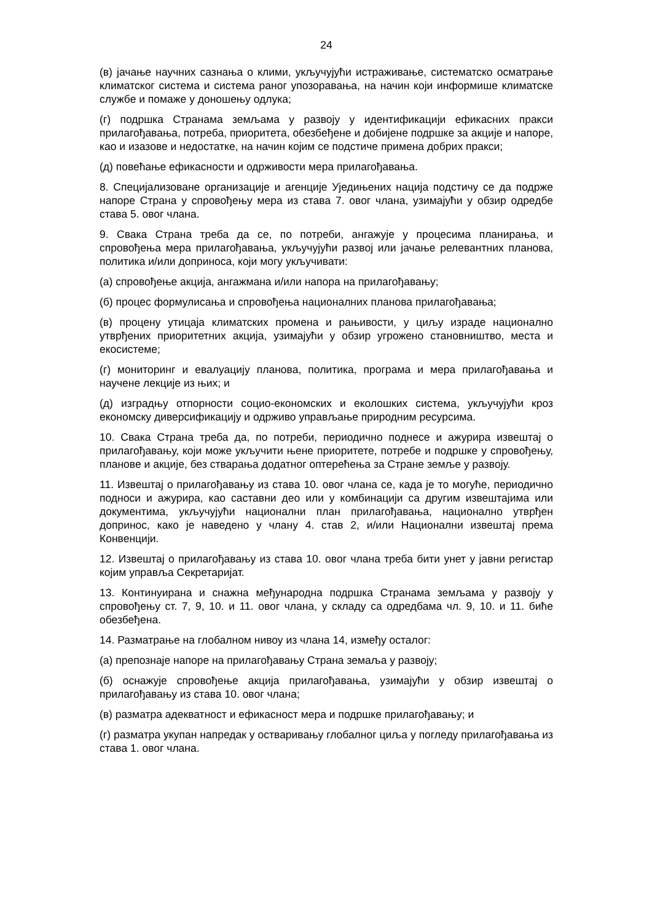24
(в) јачање научних сазнања о клими, укључујући истраживање, систематско осматрање климатског система и система раног упозоравања, на начин који информише климатске службе и помаже у доношењу одлука;
(г) подршка Странама земљама у развоју у идентификацији ефикасних пракси прилагођавања, потреба, приоритета, обезбеђене и добијене подршке за акције и напоре, као и изазове и недостатке, на начин којим се подстиче примена добрих пракси;
(д) повећање ефикасности и одрживости мера прилагођавања.
8. Специјализоване организације и агенције Уједињених нација подстичу се да подрже напоре Страна у спровођењу мера из става 7. овог члана, узимајући у обзир одредбе става 5. овог члана.
9. Свака Страна треба да се, по потреби, ангажује у процесима планирања, и спровођења мера прилагођавања, укључујући развој или јачање релевантних планова, политика и/или доприноса, који могу укључивати:
(а) спровођење акција, ангажмана и/или напора на прилагођавању;
(б) процес формулисања и спровођења националних планова прилагођавања;
(в) процену утицаја климатских промена и рањивости, у циљу израде национално утврђених приоритетних акција, узимајући у обзир угрожено становништво, места и екосистеме;
(г) мониторинг и евалуацију планова, политика, програма и мера прилагођавања и научене лекције из њих; и
(д) изградњу отпорности социо-економских и еколошких система, укључујући кроз економску диверсификацију и одрживо управљање природним ресурсима.
10. Свака Страна треба да, по потреби, периодично поднесе и ажурира извештај о прилагођавању, који може укључити њене приоритете, потребе и подршке у спровођењу, планове и акције, без стварања додатног оптерећења за Стране земље у развоју.
11. Извештај о прилагођавању из става 10. овог члана се, када је то могуће, периодично подноси и ажурира, као саставни део или у комбинацији са другим извештајима или документима, укључујући национални план прилагођавања, национално утврђен допринос, како је наведено у члану 4. став 2, и/или Национални извештај према Конвенцији.
12. Извештај о прилагођавању из става 10. овог члана треба бити унет у јавни регистар којим управља Секретаријат.
13. Континуирана и снажна међународна подршка Странама земљама у развоју у спровођењу ст. 7, 9, 10. и 11. овог члана, у складу са одредбама чл. 9, 10. и 11. биће обезбеђена.
14. Разматрање на глобалном нивоу из члана 14, између осталог:
(а) препознаје напоре на прилагођавању Страна земаља у развоју;
(б) оснажује спровођење акција прилагођавања, узимајући у обзир извештај о прилагођавању из става 10. овог члана;
(в) разматра адекватност и ефикасност мера и подршке прилагођавању; и
(г) разматра укупан напредак у остваривању глобалног циља у погледу прилагођавања из става 1. овог члана.